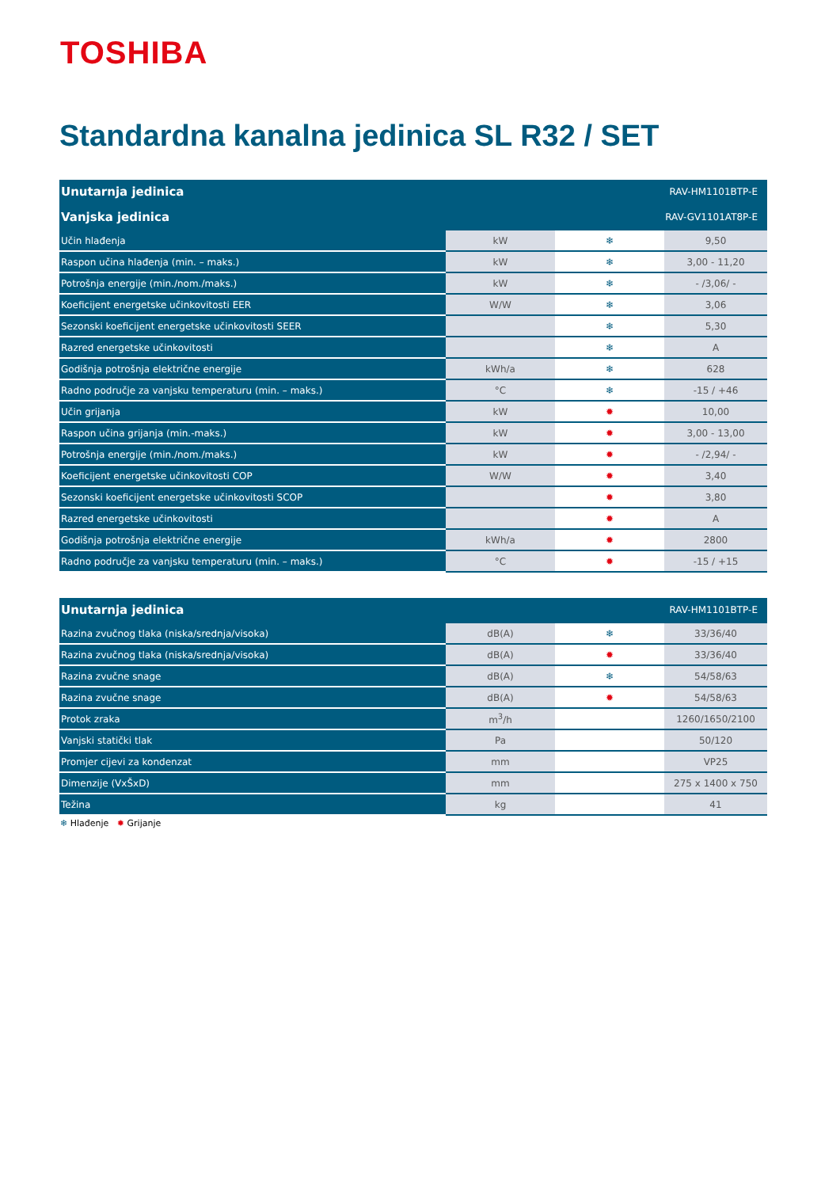TOSHIBA
Standardna kanalna jedinica SL R32 / SET
| Unutarnja jedinica | RAV-HM1101BTP-E | | |
| --- | --- | --- | --- |
| Vanjska jedinica | RAV-GV1101AT8P-E | | |
| Učin hlađenja | kW | ❄ | 9,50 |
| Raspon učina hlađenja (min. – maks.) | kW | ❄ | 3,00 - 11,20 |
| Potrošnja energije (min./nom./maks.) | kW | ❄ | - /3,06/ - |
| Koeficijent energetske učinkovitosti EER | W/W | ❄ | 3,06 |
| Sezonski koeficijent energetske učinkovitosti SEER | | ❄ | 5,30 |
| Razred energetske učinkovitosti | | ❄ | A |
| Godišnja potrošnja električne energije | kWh/a | ❄ | 628 |
| Radno područje za vanjsku temperaturu (min. – maks.) | °C | ❄ | -15 / +46 |
| Učin grijanja | kW | ✹ | 10,00 |
| Raspon učina grijanja (min.-maks.) | kW | ✹ | 3,00 - 13,00 |
| Potrošnja energije (min./nom./maks.) | kW | ✹ | - /2,94/ - |
| Koeficijent energetske učinkovitosti COP | W/W | ✹ | 3,40 |
| Sezonski koeficijent energetske učinkovitosti SCOP | | ✹ | 3,80 |
| Razred energetske učinkovitosti | | ✹ | A |
| Godišnja potrošnja električne energije | kWh/a | ✹ | 2800 |
| Radno područje za vanjsku temperaturu (min. – maks.) | °C | ✹ | -15 / +15 |
| Unutarnja jedinica | RAV-HM1101BTP-E | | |
| --- | --- | --- | --- |
| Razina zvučnog tlaka (niska/srednja/visoka) | dB(A) | ❄ | 33/36/40 |
| Razina zvučnog tlaka (niska/srednja/visoka) | dB(A) | ✹ | 33/36/40 |
| Razina zvučne snage | dB(A) | ❄ | 54/58/63 |
| Razina zvučne snage | dB(A) | ✹ | 54/58/63 |
| Protok zraka | m<sup>3</sup>/h | | 1260/1650/2100 |
| Vanjski statički tlak | Pa | | 50/120 |
| Promjer cijevi za kondenzat | mm | | VP25 |
| Dimenzije (VxŠxD) | mm | | 275 x 1400 x 750 |
| Težina | kg | | 41 |
❄ Hlađenje ✹ Grijanje